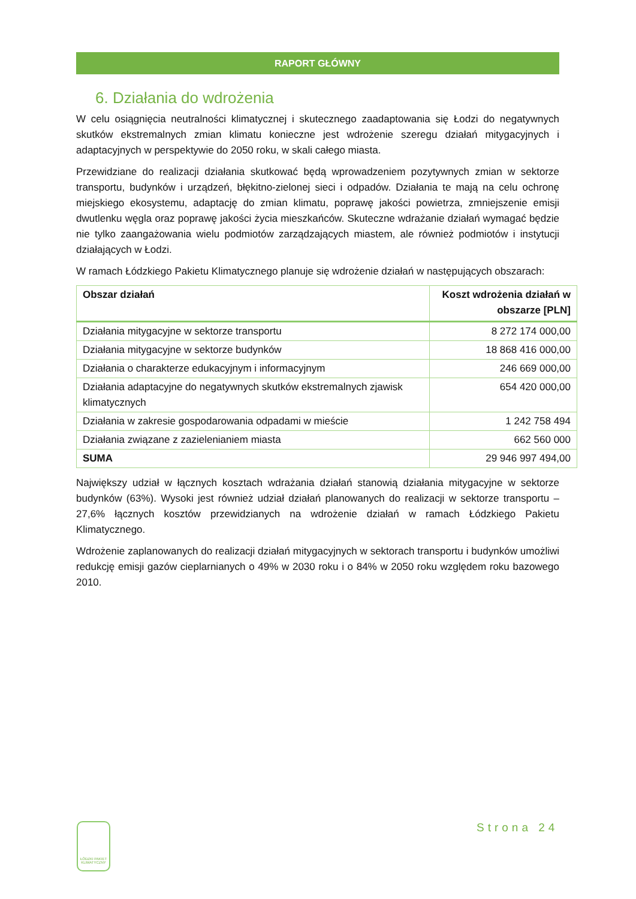RAPORT GŁÓWNY
6. Działania do wdrożenia
W celu osiągnięcia neutralności klimatycznej i skutecznego zaadaptowania się Łodzi do negatywnych skutków ekstremalnych zmian klimatu konieczne jest wdrożenie szeregu działań mitygacyjnych i adaptacyjnych w perspektywie do 2050 roku, w skali całego miasta.
Przewidziane do realizacji działania skutkować będą wprowadzeniem pozytywnych zmian w sektorze transportu, budynków i urządzeń, błękitno-zielonej sieci i odpadów. Działania te mają na celu ochronę miejskiego ekosystemu, adaptację do zmian klimatu, poprawę jakości powietrza, zmniejszenie emisji dwutlenku węgla oraz poprawę jakości życia mieszkańców. Skuteczne wdrażanie działań wymagać będzie nie tylko zaangażowania wielu podmiotów zarządzających miastem, ale również podmiotów i instytucji działających w Łodzi.
W ramach Łódzkiego Pakietu Klimatycznego planuje się wdrożenie działań w następujących obszarach:
| Obszar działań | Koszt wdrożenia działań w obszarze [PLN] |
| --- | --- |
| Działania mitygacyjne w sektorze transportu | 8 272 174 000,00 |
| Działania mitygacyjne w sektorze budynków | 18 868 416 000,00 |
| Działania o charakterze edukacyjnym i informacyjnym | 246 669 000,00 |
| Działania adaptacyjne do negatywnych skutków ekstremalnych zjawisk klimatycznych | 654 420 000,00 |
| Działania w zakresie gospodarowania odpadami w mieście | 1 242 758 494 |
| Działania związane z zazielenianiem miasta | 662 560 000 |
| SUMA | 29 946 997 494,00 |
Największy udział w łącznych kosztach wdrażania działań stanowią działania mitygacyjne w sektorze budynków (63%). Wysoki jest również udział działań planowanych do realizacji w sektorze transportu – 27,6% łącznych kosztów przewidzianych na wdrożenie działań w ramach Łódzkiego Pakietu Klimatycznego.
Wdrożenie zaplanowanych do realizacji działań mitygacyjnych w sektorach transportu i budynków umożliwi redukcję emisji gazów cieplarnianych o 49% w 2030 roku i o 84% w 2050 roku względem roku bazowego 2010.
ŁÓDZKI PAKIET KLIMATYCZNY
Strona 24